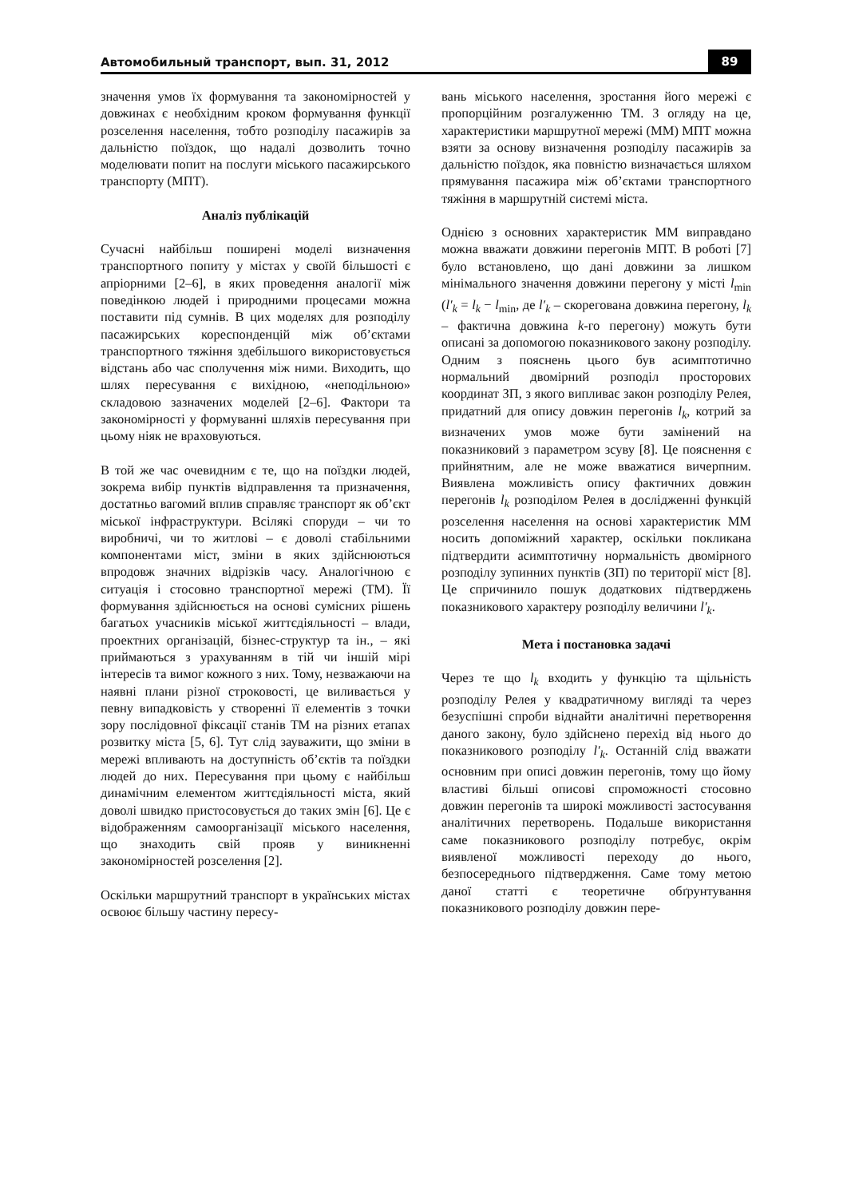Автомобильный транспорт, вып. 31, 2012 89
значення умов їх формування та закономірностей у довжинах є необхідним кроком формування функції розселення населення, тобто розподілу пасажирів за дальністю поїздок, що надалі дозволить точно моделювати попит на послуги міського пасажирського транспорту (МПТ).
Аналіз публікацій
Сучасні найбільш поширені моделі визначення транспортного попиту у містах у своїй більшості є апріорними [2–6], в яких проведення аналогії між поведінкою людей і природними процесами можна поставити під сумнів. В цих моделях для розподілу пасажирських кореспонденцій між об’єктами транспортного тяжіння здебільшого використовується відстань або час сполучення між ними. Виходить, що шлях пересування є вихідною, «неподільною» складовою зазначених моделей [2–6]. Фактори та закономірності у формуванні шляхів пересування при цьому ніяк не враховуються.
В той же час очевидним є те, що на поїздки людей, зокрема вибір пунктів відправлення та призначення, достатньо вагомий вплив справляє транспорт як об’єкт міської інфраструктури. Всілякі споруди – чи то виробничі, чи то житлові – є доволі стабільними компонентами міст, зміни в яких здійснюються впродовж значних відрізків часу. Аналогічною є ситуація і стосовно транспортної мережі (ТМ). Її формування здійснюється на основі сумісних рішень багатьох учасників міської життєдіяльності – влади, проектних організацій, бізнес-структур та ін., – які приймаються з урахуванням в тій чи іншій мірі інтересів та вимог кожного з них. Тому, незважаючи на наявні плани різної строковості, це виливається у певну випадковість у створенні її елементів з точки зору послідовної фіксації станів ТМ на різних етапах розвитку міста [5, 6]. Тут слід зауважити, що зміни в мережі впливають на доступність об’єктів та поїздки людей до них. Пересування при цьому є найбільш динамічним елементом життєдіяльності міста, який доволі швидко пристосовується до таких змін [6]. Це є відображенням самоорганізації міського населення, що знаходить свій прояв у виникненні закономірностей розселення [2].
Оскільки маршрутний транспорт в українських містах освоює більшу частину пересу-
вань міського населення, зростання його мережі є пропорційним розгалуженню ТМ. З огляду на це, характеристики маршрутної мережі (ММ) МПТ можна взяти за основу визначення розподілу пасажирів за дальністю поїздок, яка повністю визначається шляхом прямування пасажира між об’єктами транспортного тяжіння в маршрутній системі міста.
Однією з основних характеристик ММ виправдано можна вважати довжини перегонів МПТ. В роботі [7] було встановлено, що дані довжини за лишком мінімального значення довжини перегону у місті l<sub>min</sub> (l′<sub>k</sub> = l<sub>k</sub> − l<sub>min</sub>, де l′<sub>k</sub> – скорегована довжина перегону, l<sub>k</sub> – фактична довжина k-го перегону) можуть бути описані за допомогою показникового закону розподілу. Одним з пояснень цього був асимптотично нормальний двомірний розподіл просторових координат ЗП, з якого випливає закон розподілу Релея, придатний для опису довжин перегонів l<sub>k</sub>, котрий за визначених умов може бути замінений на показниковий з параметром зсуву [8]. Це пояснення є прийнятним, але не може вважатися вичерпним. Виявлена можливість опису фактичних довжин перегонів l<sub>k</sub> розподілом Релея в дослідженні функцій розселення населення на основі характеристик ММ носить допоміжний характер, оскільки покликана підтвердити асимптотичну нормальність двомірного розподілу зупинних пунктів (ЗП) по території міст [8]. Це спричинило пошук додаткових підтверджень показникового характеру розподілу величини l′<sub>k</sub>.
Мета і постановка задачі
Через те що l<sub>k</sub> входить у функцію та щільність розподілу Релея у квадратичному вигляді та через безуспішні спроби віднайти аналітичні перетворення даного закону, було здійснено перехід від нього до показникового розподілу l′<sub>k</sub>. Останній слід вважати основним при описі довжин перегонів, тому що йому властиві більші описові спроможності стосовно довжин перегонів та широкі можливості застосування аналітичних перетворень. Подальше використання саме показникового розподілу потребує, окрім виявленої можливості переходу до нього, безпосереднього підтвердження. Саме тому метою даної статті є теоретичне обґрунтування показникового розподілу довжин пере-